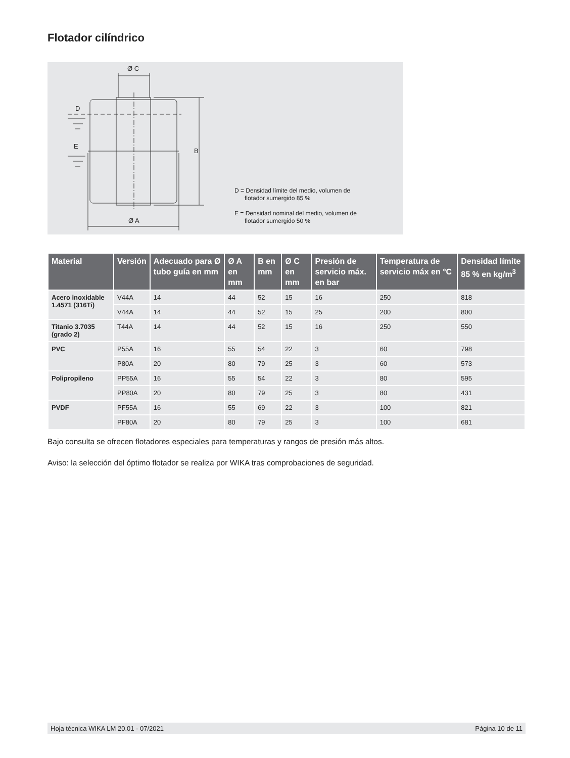Flotador cilíndrico
Ø C
D
E
B
Ø A
D = Densidad límite del medio, volumen de
flotador sumergido 85 %
E = Densidad nominal del medio, volumen de
flotador sumergido 50 %
| Material | Versión | Adecuado para Ø tubo guía en mm | Ø A en mm | B en mm | Ø C en mm | Presión de servicio máx. en bar | Temperatura de servicio máx en °C | Densidad límite 85 % en kg/m<sup>3</sup> |
| --- | --- | --- | --- | --- | --- | --- | --- | --- |
| Acero inoxidable 1.4571 (316Ti) | V44A | 14 | 44 | 52 | 15 | 16 | 250 | 818 |
| | V44A | 14 | 44 | 52 | 15 | 25 | 200 | 800 |
| Titanio 3.7035 (grado 2) | T44A | 14 | 44 | 52 | 15 | 16 | 250 | 550 |
| PVC | P55A | 16 | 55 | 54 | 22 | 3 | 60 | 798 |
| | P80A | 20 | 80 | 79 | 25 | 3 | 60 | 573 |
| Polipropileno | PP55A | 16 | 55 | 54 | 22 | 3 | 80 | 595 |
| | PP80A | 20 | 80 | 79 | 25 | 3 | 80 | 431 |
| PVDF | PF55A | 16 | 55 | 69 | 22 | 3 | 100 | 821 |
| | PF80A | 20 | 80 | 79 | 25 | 3 | 100 | 681 |
Bajo consulta se ofrecen flotadores especiales para temperaturas y rangos de presión más altos.
Aviso: la selección del óptimo flotador se realiza por WIKA tras comprobaciones de seguridad.
Hoja técnica WIKA LM 20.01 · 07/2021 Página 10 de 11